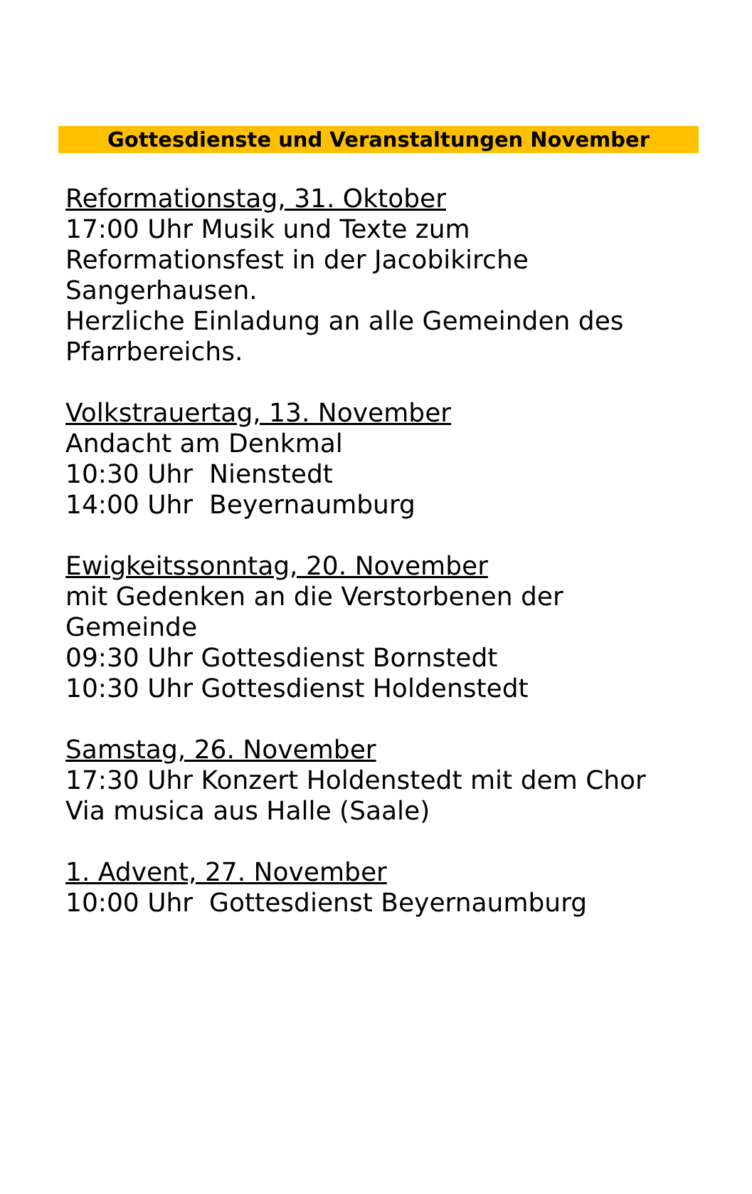Gottesdienste und Veranstaltungen November
Reformationstag, 31. Oktober
17:00 Uhr Musik und Texte zum
Reformationsfest in der Jacobikirche
Sangerhausen.
Herzliche Einladung an alle Gemeinden des
Pfarrbereichs.
Volkstrauertag, 13. November
Andacht am Denkmal
10:30 Uhr Nienstedt
14:00 Uhr Beyernaumburg
Ewigkeitssonntag, 20. November
mit Gedenken an die Verstorbenen der
Gemeinde
09:30 Uhr Gottesdienst Bornstedt
10:30 Uhr Gottesdienst Holdenstedt
Samstag, 26. November
17:30 Uhr Konzert Holdenstedt mit dem Chor
Via musica aus Halle (Saale)
1. Advent, 27. November
10:00 Uhr Gottesdienst Beyernaumburg